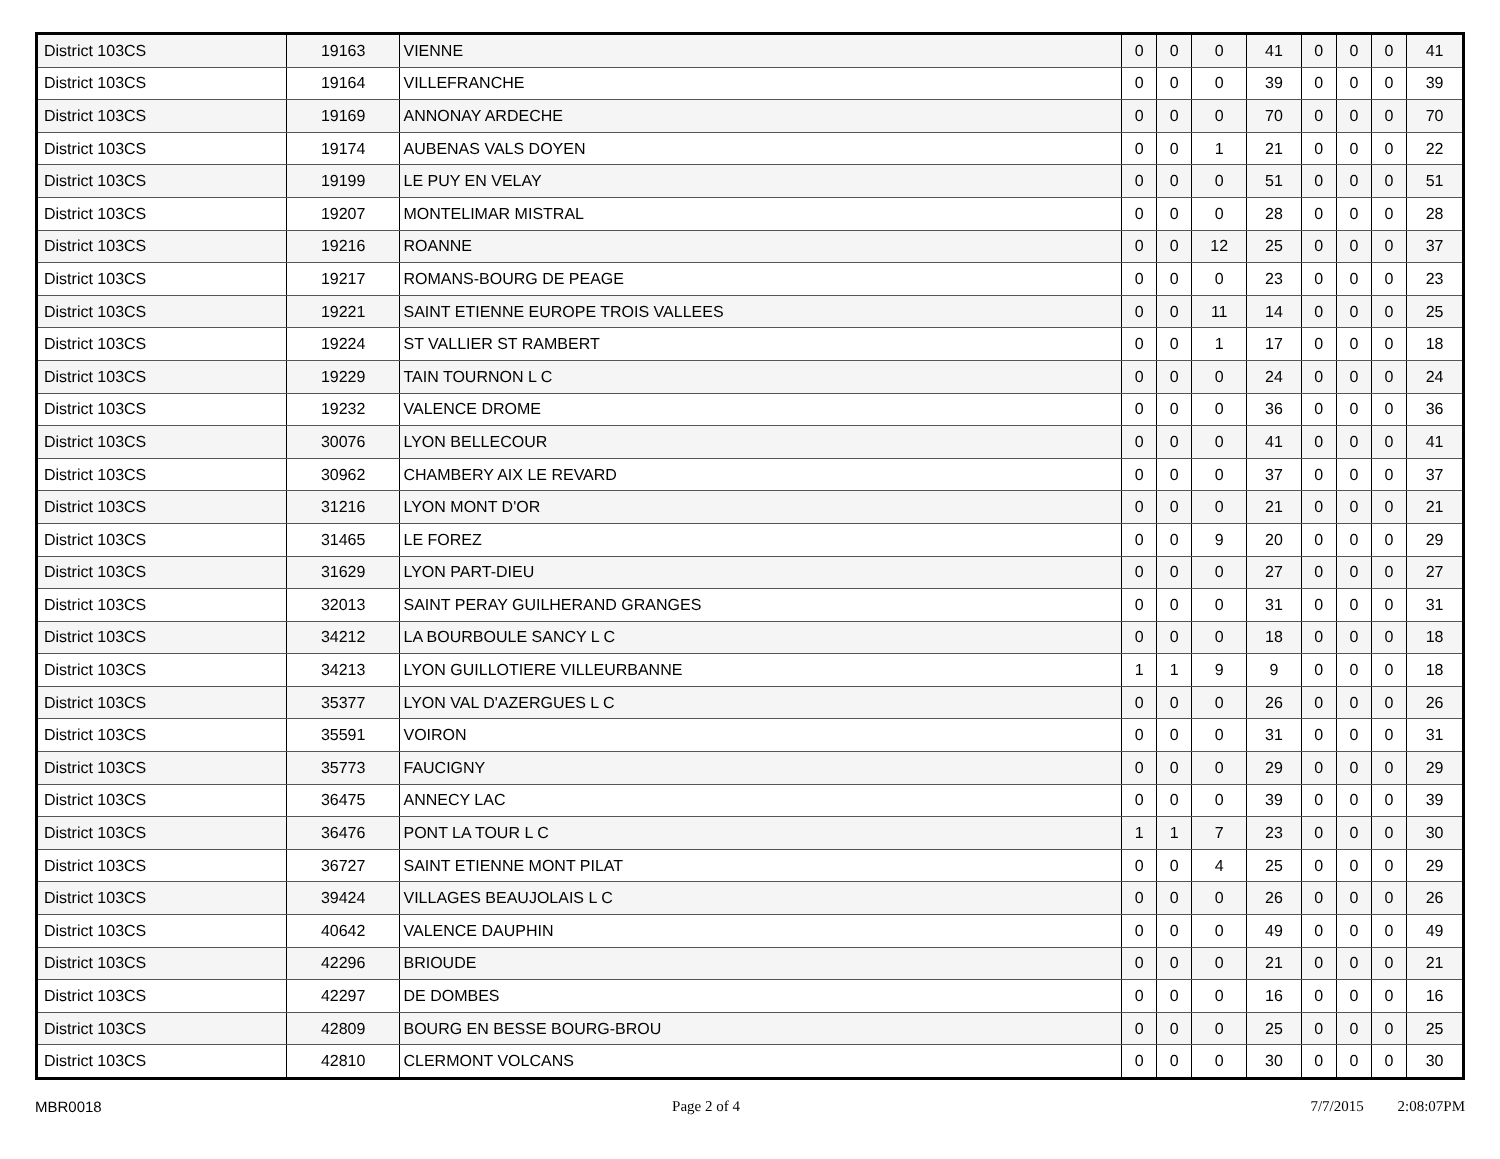| District 103CS | 19163 | VIENNE | 0 | 0 | 0 | 41 | 0 | 0 | 0 | 41 |
| District 103CS | 19164 | VILLEFRANCHE | 0 | 0 | 0 | 39 | 0 | 0 | 0 | 39 |
| District 103CS | 19169 | ANNONAY ARDECHE | 0 | 0 | 0 | 70 | 0 | 0 | 0 | 70 |
| District 103CS | 19174 | AUBENAS VALS DOYEN | 0 | 0 | 1 | 21 | 0 | 0 | 0 | 22 |
| District 103CS | 19199 | LE PUY EN VELAY | 0 | 0 | 0 | 51 | 0 | 0 | 0 | 51 |
| District 103CS | 19207 | MONTELIMAR MISTRAL | 0 | 0 | 0 | 28 | 0 | 0 | 0 | 28 |
| District 103CS | 19216 | ROANNE | 0 | 0 | 12 | 25 | 0 | 0 | 0 | 37 |
| District 103CS | 19217 | ROMANS-BOURG DE PEAGE | 0 | 0 | 0 | 23 | 0 | 0 | 0 | 23 |
| District 103CS | 19221 | SAINT ETIENNE EUROPE TROIS VALLEES | 0 | 0 | 11 | 14 | 0 | 0 | 0 | 25 |
| District 103CS | 19224 | ST VALLIER ST RAMBERT | 0 | 0 | 1 | 17 | 0 | 0 | 0 | 18 |
| District 103CS | 19229 | TAIN TOURNON L C | 0 | 0 | 0 | 24 | 0 | 0 | 0 | 24 |
| District 103CS | 19232 | VALENCE DROME | 0 | 0 | 0 | 36 | 0 | 0 | 0 | 36 |
| District 103CS | 30076 | LYON BELLECOUR | 0 | 0 | 0 | 41 | 0 | 0 | 0 | 41 |
| District 103CS | 30962 | CHAMBERY AIX LE REVARD | 0 | 0 | 0 | 37 | 0 | 0 | 0 | 37 |
| District 103CS | 31216 | LYON MONT D'OR | 0 | 0 | 0 | 21 | 0 | 0 | 0 | 21 |
| District 103CS | 31465 | LE FOREZ | 0 | 0 | 9 | 20 | 0 | 0 | 0 | 29 |
| District 103CS | 31629 | LYON PART-DIEU | 0 | 0 | 0 | 27 | 0 | 0 | 0 | 27 |
| District 103CS | 32013 | SAINT PERAY GUILHERAND GRANGES | 0 | 0 | 0 | 31 | 0 | 0 | 0 | 31 |
| District 103CS | 34212 | LA BOURBOULE SANCY L C | 0 | 0 | 0 | 18 | 0 | 0 | 0 | 18 |
| District 103CS | 34213 | LYON GUILLOTIERE VILLEURBANNE | 1 | 1 | 9 | 9 | 0 | 0 | 0 | 18 |
| District 103CS | 35377 | LYON VAL D'AZERGUES L C | 0 | 0 | 0 | 26 | 0 | 0 | 0 | 26 |
| District 103CS | 35591 | VOIRON | 0 | 0 | 0 | 31 | 0 | 0 | 0 | 31 |
| District 103CS | 35773 | FAUCIGNY | 0 | 0 | 0 | 29 | 0 | 0 | 0 | 29 |
| District 103CS | 36475 | ANNECY LAC | 0 | 0 | 0 | 39 | 0 | 0 | 0 | 39 |
| District 103CS | 36476 | PONT LA TOUR L C | 1 | 1 | 7 | 23 | 0 | 0 | 0 | 30 |
| District 103CS | 36727 | SAINT ETIENNE MONT PILAT | 0 | 0 | 4 | 25 | 0 | 0 | 0 | 29 |
| District 103CS | 39424 | VILLAGES BEAUJOLAIS L C | 0 | 0 | 0 | 26 | 0 | 0 | 0 | 26 |
| District 103CS | 40642 | VALENCE DAUPHIN | 0 | 0 | 0 | 49 | 0 | 0 | 0 | 49 |
| District 103CS | 42296 | BRIOUDE | 0 | 0 | 0 | 21 | 0 | 0 | 0 | 21 |
| District 103CS | 42297 | DE DOMBES | 0 | 0 | 0 | 16 | 0 | 0 | 0 | 16 |
| District 103CS | 42809 | BOURG EN BESSE BOURG-BROU | 0 | 0 | 0 | 25 | 0 | 0 | 0 | 25 |
| District 103CS | 42810 | CLERMONT VOLCANS | 0 | 0 | 0 | 30 | 0 | 0 | 0 | 30 |
MBR0018 Page 2 of 4 7/7/2015 2:08:07PM